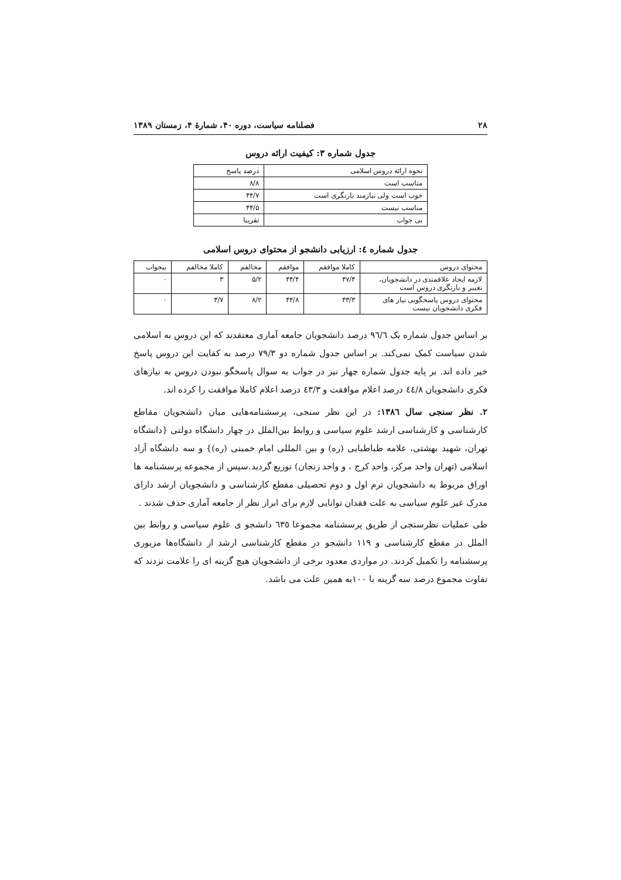۲۸ فصلنامه سیاست، دوره ۴۰، شمارۀ ۴، زمستان ۱۳۸۹
جدول شماره ۳: کیفیت ارائه دروس
| نحوه ارائه دروس اسلامی | درصد پاسخ |
| --- | --- |
| مناسب است | ۸/۸ |
| خوب است ولی نیازمند بازنگری است | ۴۴/۷ |
| مناسب نیست | ۴۴/۵ |
| بی جواب | تقریبا |
جدول شماره ٤: ارزیابی دانشجو از محتوای دروس اسلامی
| محتوای دروس | کاملا موافقم | موافقم | مخالفم | کاملا مخالفم | بیجواب |
| --- | --- | --- | --- | --- | --- |
| لازمه ایجاد علاقمندی در دانشجویان، تغییر و بازنگری دروس است | ۴۷/۴ | ۴۴/۴ | ۵/۲ | ۳ | ۰ |
| محتوای دروس پاسخگویی نیاز های فکری دانشجویان نیست | ۴۳/۳ | ۴۴/۸ | ۸/۲ | ۳/۷ | ۰ |
بر اساس جدول شماره یک ٩٦/٦ درصد دانشجویان جامعه آماری معتقدند که این دروس به اسلامی شدن سیاست کمک نمی‌کند. بر اساس جدول شماره دو ۷۹/۳ درصد به کفایت این دروس پاسخ خیر داده اند. بر پایه جدول شماره چهار نیز در جواب به سوال پاسخگو نبودن دروس به نیازهای فکری دانشجویان ٤٤/٨ درصد اعلام موافقت و ٤٣/٣ درصد اعلام کاملا موافقت را کرده اند.
۲. نظر سنجی سال ١٣٨٦: در این نظر سنجی، پرسشنامه‌هایی میان دانشجویان مقاطع کارشناسی و کارشناسی ارشد علوم سیاسی و روابط بین‌الملل در چهار دانشگاه دولتی {دانشگاه تهران، شهید بهشتی، علامه طباطبایی (ره) و بین المللی امام خمینی (ره)} و سه دانشگاه آزاد اسلامی (تهران واحد مرکز، واحد کرج ، و واحد زنجان) توزیع گردید.سپس از مجموعه پرسشنامه ها اوراق مربوط به دانشجویان ترم اول و دوم تحصیلی مقطع کارشناسی و دانشجویان ارشد دارای مدرک غیر علوم سیاسی به علت فقدان توانایی لازم برای ابراز نظر از جامعه آماری حذف شدند .
طی عملیات نظرسنجی از طریق پرسشنامه مجموعا ٦٣٥ دانشجو ی علوم سیاسی و روابط بین الملل در مقطع کارشناسی و ۱۱۹ دانشجو در مقطع کارشناسی ارشد از دانشگاه‌ها مزبوری پرسشنامه را تکمیل کردند. در مواردی معدود برخی از دانشجویان هیچ گزینه ای را علامت نزدند که تفاوت مجموع درصد سه گزینه با ۱۰۰به همین علت می باشد.